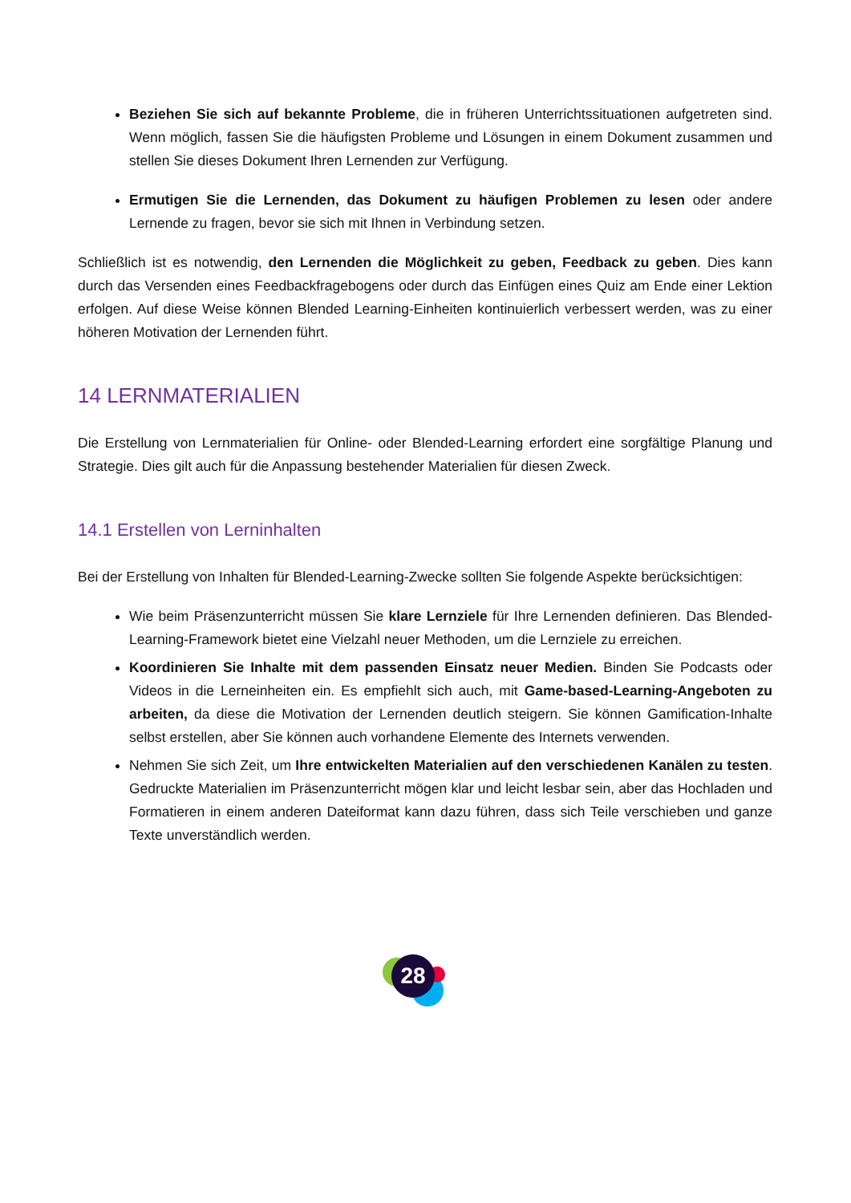Beziehen Sie sich auf bekannte Probleme, die in früheren Unterrichtssituationen aufgetreten sind. Wenn möglich, fassen Sie die häufigsten Probleme und Lösungen in einem Dokument zusammen und stellen Sie dieses Dokument Ihren Lernenden zur Verfügung.
Ermutigen Sie die Lernenden, das Dokument zu häufigen Problemen zu lesen oder andere Lernende zu fragen, bevor sie sich mit Ihnen in Verbindung setzen.
Schließlich ist es notwendig, den Lernenden die Möglichkeit zu geben, Feedback zu geben. Dies kann durch das Versenden eines Feedbackfragebogens oder durch das Einfügen eines Quiz am Ende einer Lektion erfolgen. Auf diese Weise können Blended Learning-Einheiten kontinuierlich verbessert werden, was zu einer höheren Motivation der Lernenden führt.
14 LERNMATERIALIEN
Die Erstellung von Lernmaterialien für Online- oder Blended-Learning erfordert eine sorgfältige Planung und Strategie. Dies gilt auch für die Anpassung bestehender Materialien für diesen Zweck.
14.1 Erstellen von Lerninhalten
Bei der Erstellung von Inhalten für Blended-Learning-Zwecke sollten Sie folgende Aspekte berücksichtigen:
Wie beim Präsenzunterricht müssen Sie klare Lernziele für Ihre Lernenden definieren. Das Blended-Learning-Framework bietet eine Vielzahl neuer Methoden, um die Lernziele zu erreichen.
Koordinieren Sie Inhalte mit dem passenden Einsatz neuer Medien. Binden Sie Podcasts oder Videos in die Lerneinheiten ein. Es empfiehlt sich auch, mit Game-based-Learning-Angeboten zu arbeiten, da diese die Motivation der Lernenden deutlich steigern. Sie können Gamification-Inhalte selbst erstellen, aber Sie können auch vorhandene Elemente des Internets verwenden.
Nehmen Sie sich Zeit, um Ihre entwickelten Materialien auf den verschiedenen Kanälen zu testen. Gedruckte Materialien im Präsenzunterricht mögen klar und leicht lesbar sein, aber das Hochladen und Formatieren in einem anderen Dateiformat kann dazu führen, dass sich Teile verschieben und ganze Texte unverständlich werden.
28